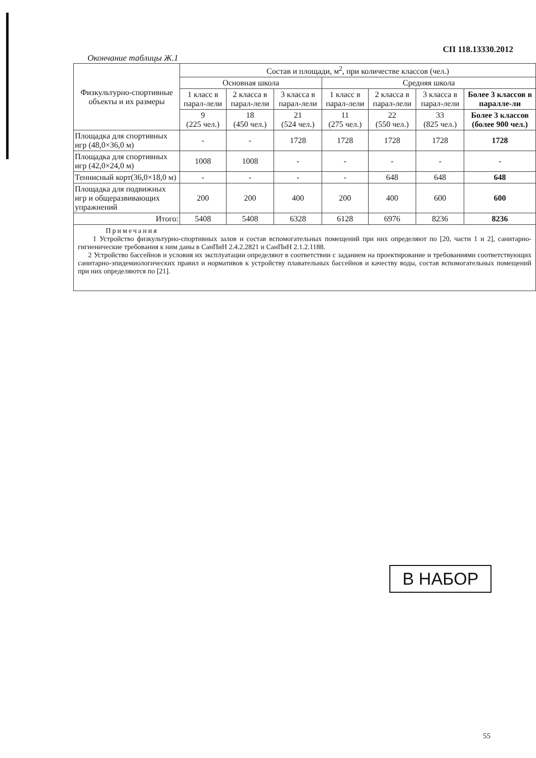СП 118.13330.2012
Окончание таблицы Ж.1
| Физкультурно-спортивные объекты и их размеры | Состав и площади, м<sup>2</sup>, при количестве классов (чел.) | | | | | | |
| --- | --- | --- | --- | --- | --- | --- | --- |
| | Основная школа | | | Средняя школа | | | |
| | 1 класс в парал-лели | 2 класса в парал-лели | 3 класса в парал-лели | 1 класс в парал-лели | 2 класса в парал-лели | 3 класса в парал-лели | Более 3 классов в паралле-ли |
| | 9 (225 чел.) | 18 (450 чел.) | 21 (524 чел.) | 11 (275 чел.) | 22 (550 чел.) | 33 (825 чел.) | Более 3 классов (более 900 чел.) |
| Площадка для спортивных игр (48,0×36,0 м) | - | - | 1728 | 1728 | 1728 | 1728 | 1728 |
| Площадка для спортивных игр (42,0×24,0 м) | 1008 | 1008 | - | - | - | - | - |
| Теннисный корт(36,0×18,0 м) | - | - | - | - | 648 | 648 | 648 |
| Площадка для подвижных игр и общеразвивающих упражнений | 200 | 200 | 400 | 200 | 400 | 600 | 600 |
| Итого: | 5408 | 5408 | 6328 | 6128 | 6976 | 8236 | 8236 |
Примечания
1 Устройство физкультурно-спортивных залов и состав вспомогательных помещений при них определяют по [20, части 1 и 2], санитарно-гигиенические требования к ним даны в СанПиН 2.4.2.2821 и СанПиН 2.1.2.1188.
2 Устройство бассейнов и условия их эксплуатации определяют в соответствии с заданием на проектирование и требованиями соответствующих санитарно-эпидемиологических правил и нормативов к устройству плавательных бассейнов и качеству воды, состав вспомогательных помещений при них определяются по [21].
В НАБОР
55